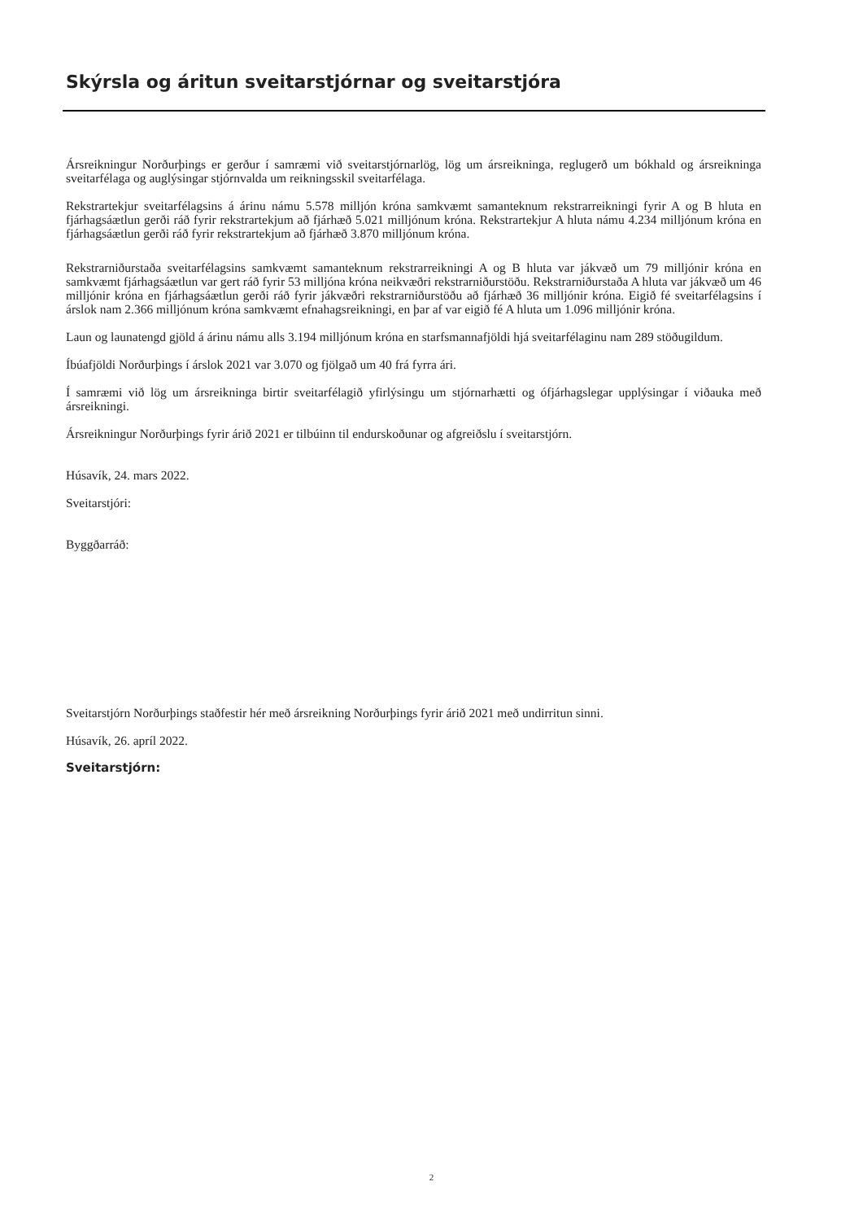Skýrsla og áritun sveitarstjórnar og sveitarstjóra
Ársreikningur Norðurþings er gerður í samræmi við sveitarstjórnarlög, lög um ársreikninga, reglugerð um bókhald og ársreikninga sveitarfélaga og auglýsingar stjórnvalda um reikningsskil sveitarfélaga.
Rekstrartekjur sveitarfélagsins á árinu námu 5.578 milljón króna samkvæmt samanteknum rekstrarreikningi fyrir A og B hluta en fjárhagsáætlun gerði ráð fyrir rekstrartekjum að fjárhæð 5.021 milljónum króna. Rekstrartekjur A hluta námu 4.234 milljónum króna en fjárhagsáætlun gerði ráð fyrir rekstrartekjum að fjárhæð 3.870 milljónum króna.
Rekstrarniðurstaða sveitarfélagsins samkvæmt samanteknum rekstrarreikningi A og B hluta var jákvæð um 79 milljónir króna en samkvæmt fjárhagsáætlun var gert ráð fyrir 53 milljóna króna neikvæðri rekstrarniðurstöðu. Rekstrarniðurstaða A hluta var jákvæð um 46 milljónir króna en fjárhagsáætlun gerði ráð fyrir jákvæðri rekstrarniðurstöðu að fjárhæð 36 milljónir króna. Eigið fé sveitarfélagsins í árslok nam 2.366 milljónum króna samkvæmt efnahagsreikningi, en þar af var eigið fé A hluta um 1.096 milljónir króna.
Laun og launatengd gjöld á árinu námu alls 3.194 milljónum króna en starfsmannafjöldi hjá sveitarfélaginu nam 289 stöðugildum.
Íbúafjöldi Norðurþings í árslok 2021 var 3.070 og fjölgað um 40 frá fyrra ári.
Í samræmi við lög um ársreikninga birtir sveitarfélagið yfirlýsingu um stjórnarhætti og ófjárhagslegar upplýsingar í viðauka með ársreikningi.
Ársreikningur Norðurþings fyrir árið 2021 er tilbúinn til endurskoðunar og afgreiðslu í sveitarstjórn.
Húsavík, 24. mars 2022.
Sveitarstjóri:
Byggðarráð:
Sveitarstjórn Norðurþings staðfestir hér með ársreikning Norðurþings fyrir árið 2021 með undirritun sinni.
Húsavík, 26. apríl 2022.
Sveitarstjórn:
2